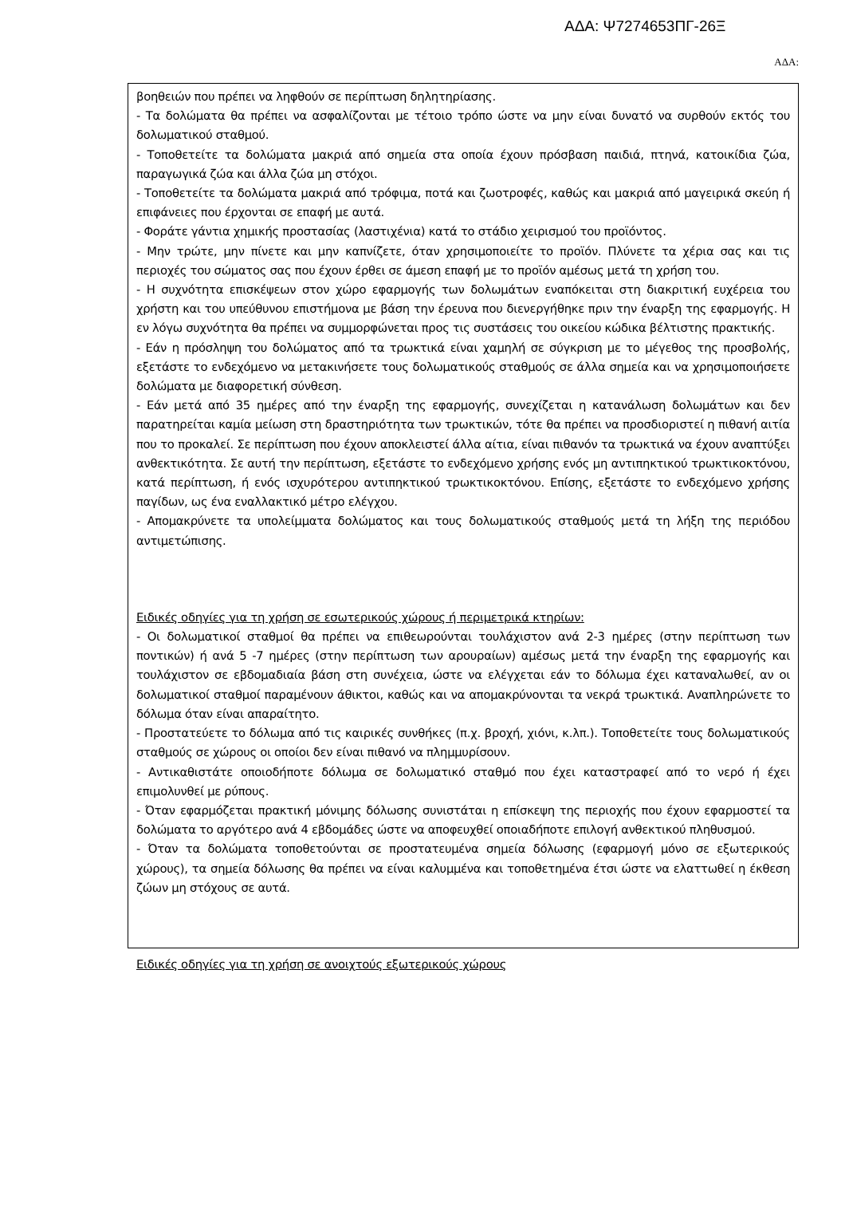ΑΔΑ: Ψ7274653ΠΓ-26Ξ
ΑΔΑ:
βοηθειών που πρέπει να ληφθούν σε περίπτωση δηλητηρίασης.
- Τα δολώματα θα πρέπει να ασφαλίζονται με τέτοιο τρόπο ώστε να μην είναι δυνατό να συρθούν εκτός του δολωματικού σταθμού.
- Τοποθετείτε τα δολώματα μακριά από σημεία στα οποία έχουν πρόσβαση παιδιά, πτηνά, κατοικίδια ζώα, παραγωγικά ζώα και άλλα ζώα μη στόχοι.
- Τοποθετείτε τα δολώματα μακριά από τρόφιμα, ποτά και ζωοτροφές, καθώς και μακριά από μαγειρικά σκεύη ή επιφάνειες που έρχονται σε επαφή με αυτά.
- Φοράτε γάντια χημικής προστασίας (λαστιχένια) κατά το στάδιο χειρισμού του προϊόντος.
- Μην τρώτε, μην πίνετε και μην καπνίζετε, όταν χρησιμοποιείτε το προϊόν. Πλύνετε τα χέρια σας και τις περιοχές του σώματος σας που έχουν έρθει σε άμεση επαφή με το προϊόν αμέσως μετά τη χρήση του.
- Η συχνότητα επισκέψεων στον χώρο εφαρμογής των δολωμάτων εναπόκειται στη διακριτική ευχέρεια του χρήστη και του υπεύθυνου επιστήμονα με βάση την έρευνα που διενεργήθηκε πριν την έναρξη της εφαρμογής. Η εν λόγω συχνότητα θα πρέπει να συμμορφώνεται προς τις συστάσεις του οικείου κώδικα βέλτιστης πρακτικής.
- Εάν η πρόσληψη του δολώματος από τα τρωκτικά είναι χαμηλή σε σύγκριση με το μέγεθος της προσβολής, εξετάστε το ενδεχόμενο να μετακινήσετε τους δολωματικούς σταθμούς σε άλλα σημεία και να χρησιμοποιήσετε δολώματα με διαφορετική σύνθεση.
- Εάν μετά από 35 ημέρες από την έναρξη της εφαρμογής, συνεχίζεται η κατανάλωση δολωμάτων και δεν παρατηρείται καμία μείωση στη δραστηριότητα των τρωκτικών, τότε θα πρέπει να προσδιοριστεί η πιθανή αιτία που το προκαλεί. Σε περίπτωση που έχουν αποκλειστεί άλλα αίτια, είναι πιθανόν τα τρωκτικά να έχουν αναπτύξει ανθεκτικότητα. Σε αυτή την περίπτωση, εξετάστε το ενδεχόμενο χρήσης ενός μη αντιπηκτικού τρωκτικοκτόνου, κατά περίπτωση, ή ενός ισχυρότερου αντιπηκτικού τρωκτικοκτόνου. Επίσης, εξετάστε το ενδεχόμενο χρήσης παγίδων, ως ένα εναλλακτικό μέτρο ελέγχου.
- Απομακρύνετε τα υπολείμματα δολώματος και τους δολωματικούς σταθμούς μετά τη λήξη της περιόδου αντιμετώπισης.
Ειδικές οδηγίες για τη χρήση σε εσωτερικούς χώρους ή περιμετρικά κτηρίων:
- Οι δολωματικοί σταθμοί θα πρέπει να επιθεωρούνται τουλάχιστον ανά 2-3 ημέρες (στην περίπτωση των ποντικών) ή ανά 5 -7 ημέρες (στην περίπτωση των αρουραίων) αμέσως μετά την έναρξη της εφαρμογής και τουλάχιστον σε εβδομαδιαία βάση στη συνέχεια, ώστε να ελέγχεται εάν το δόλωμα έχει καταναλωθεί, αν οι δολωματικοί σταθμοί παραμένουν άθικτοι, καθώς και να απομακρύνονται τα νεκρά τρωκτικά. Αναπληρώνετε το δόλωμα όταν είναι απαραίτητο.
- Προστατεύετε το δόλωμα από τις καιρικές συνθήκες (π.χ. βροχή, χιόνι, κ.λπ.). Τοποθετείτε τους δολωματικούς σταθμούς σε χώρους οι οποίοι δεν είναι πιθανό να πλημμυρίσουν.
- Αντικαθιστάτε οποιοδήποτε δόλωμα σε δολωματικό σταθμό που έχει καταστραφεί από το νερό ή έχει επιμολυνθεί με ρύπους.
- Όταν εφαρμόζεται πρακτική μόνιμης δόλωσης συνιστάται η επίσκεψη της περιοχής που έχουν εφαρμοστεί τα δολώματα το αργότερο ανά 4 εβδομάδες ώστε να αποφευχθεί οποιαδήποτε επιλογή ανθεκτικού πληθυσμού.
- Όταν τα δολώματα τοποθετούνται σε προστατευμένα σημεία δόλωσης (εφαρμογή μόνο σε εξωτερικούς χώρους), τα σημεία δόλωσης θα πρέπει να είναι καλυμμένα και τοποθετημένα έτσι ώστε να ελαττωθεί η έκθεση ζώων μη στόχους σε αυτά.
Ειδικές οδηγίες για τη χρήση σε ανοιχτούς εξωτερικούς χώρους